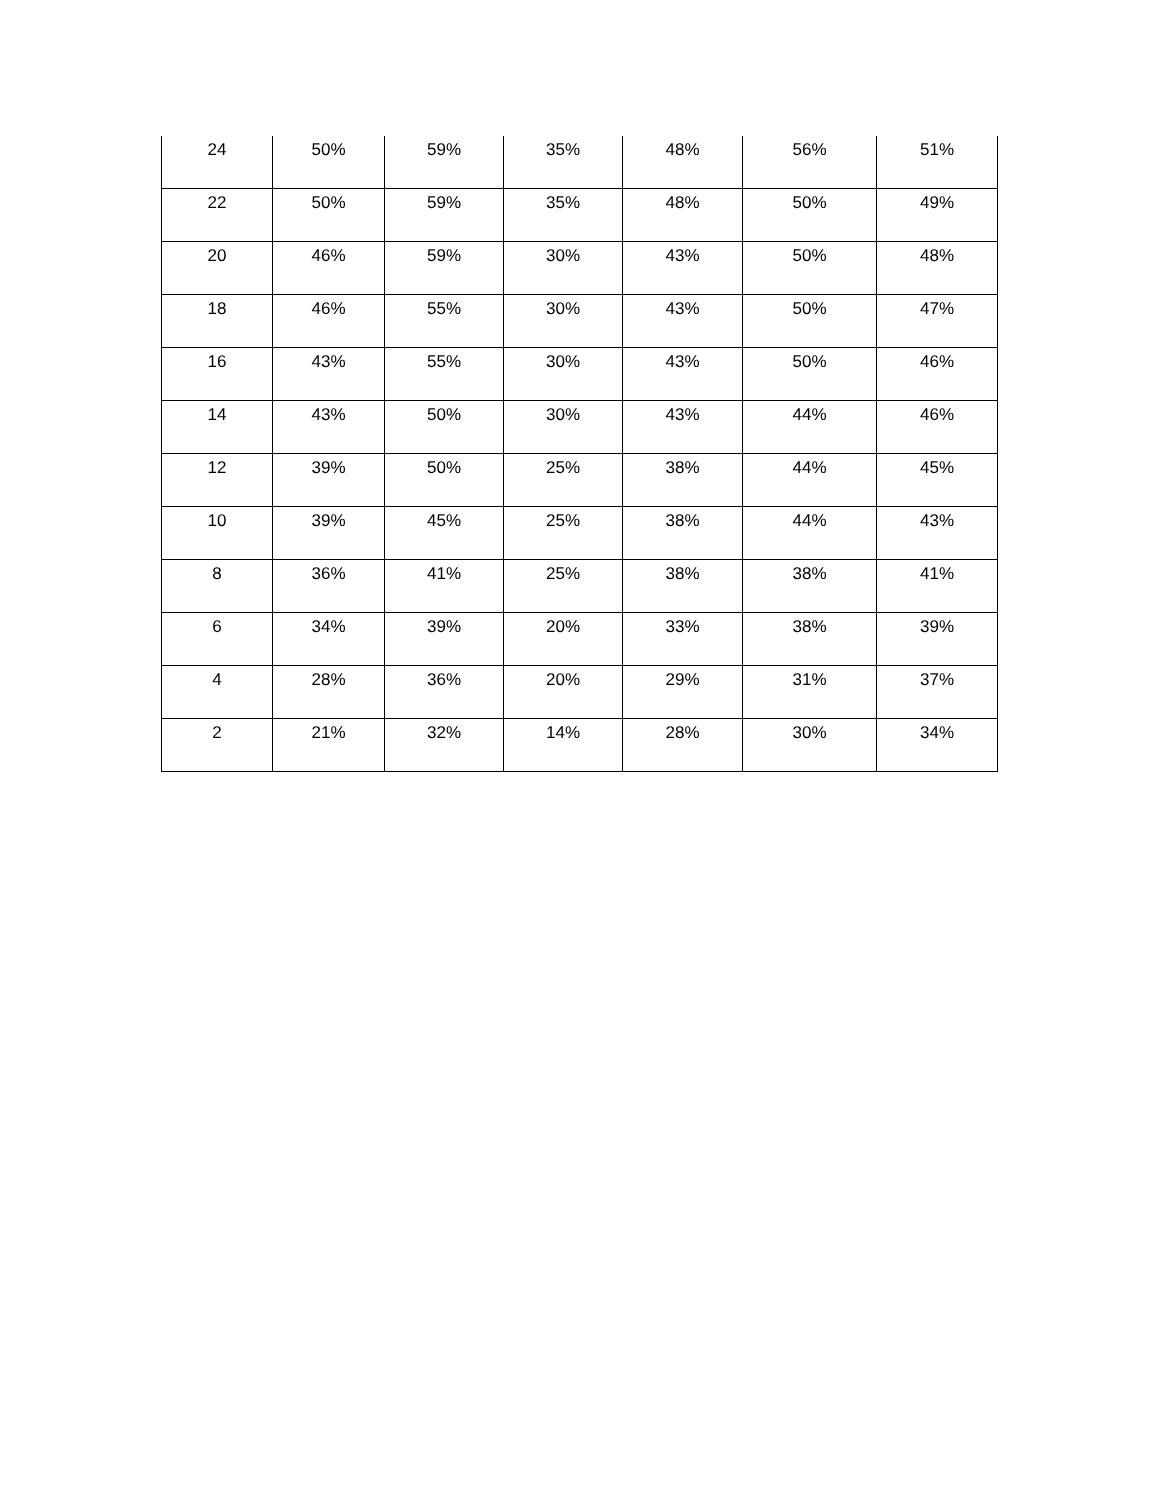| 24 | 50% | 59% | 35% | 48% | 56% | 51% |
| 22 | 50% | 59% | 35% | 48% | 50% | 49% |
| 20 | 46% | 59% | 30% | 43% | 50% | 48% |
| 18 | 46% | 55% | 30% | 43% | 50% | 47% |
| 16 | 43% | 55% | 30% | 43% | 50% | 46% |
| 14 | 43% | 50% | 30% | 43% | 44% | 46% |
| 12 | 39% | 50% | 25% | 38% | 44% | 45% |
| 10 | 39% | 45% | 25% | 38% | 44% | 43% |
| 8 | 36% | 41% | 25% | 38% | 38% | 41% |
| 6 | 34% | 39% | 20% | 33% | 38% | 39% |
| 4 | 28% | 36% | 20% | 29% | 31% | 37% |
| 2 | 21% | 32% | 14% | 28% | 30% | 34% |